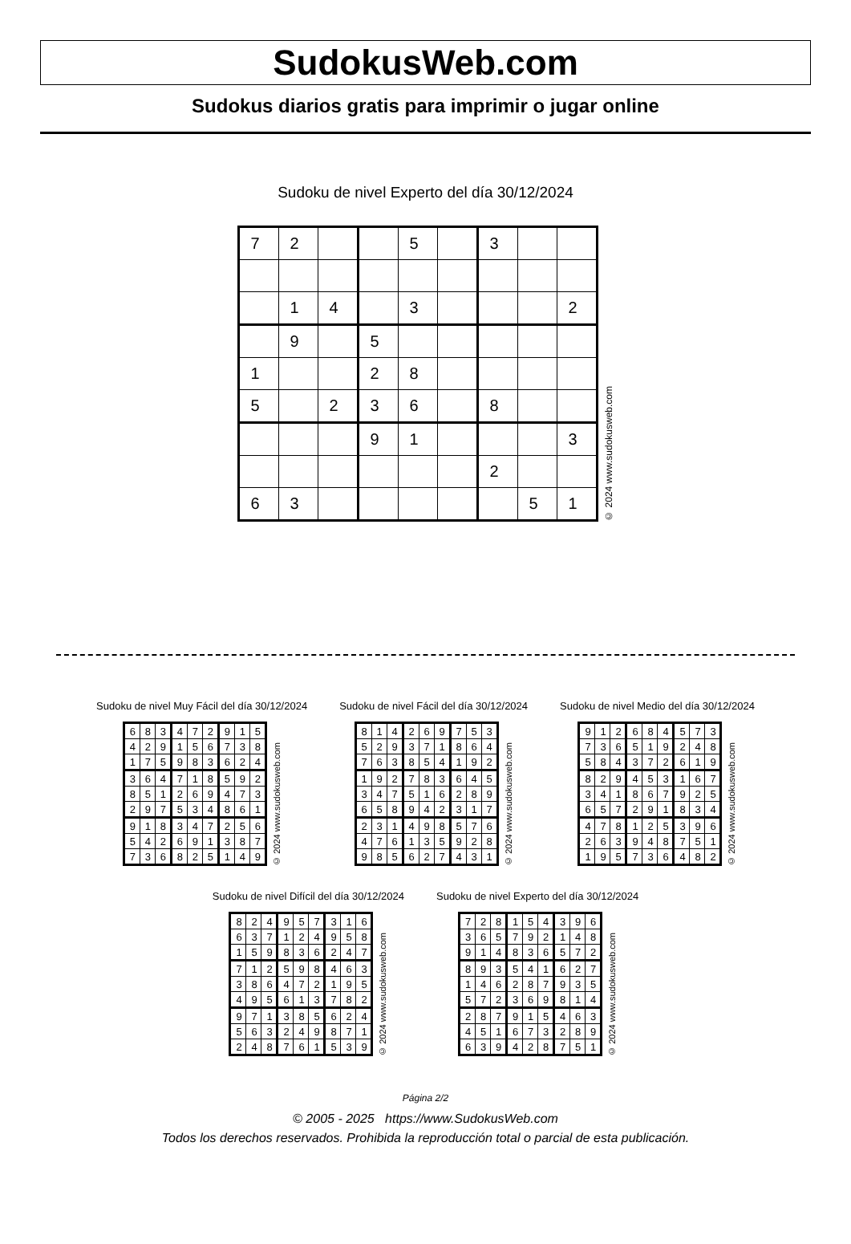SudokusWeb.com
Sudokus diarios gratis para imprimir o jugar online
Sudoku de nivel Experto del día 30/12/2024
| 7 | 2 | | | 5 | | 3 | | |
| | 1 | 4 | | 3 | | | | 2 |
| | 9 | | 5 | | | | | |
| 1 | | | 2 | 8 | | | | |
| 5 | | 2 | 3 | 6 | | 8 | | |
| | | | 9 | 1 | | | | 3 |
| | | | | | | 2 | | |
| 6 | 3 | | | | | | 5 | 1 |
© 2024 www.sudokusweb.com
Sudoku de nivel Muy Fácil del día 30/12/2024
| 6 | 8 | 3 | 4 | 7 | 2 | 9 | 1 | 5 |
| 4 | 2 | 9 | 1 | 5 | 6 | 7 | 3 | 8 |
| 1 | 7 | 5 | 9 | 8 | 3 | 6 | 2 | 4 |
| 3 | 6 | 4 | 7 | 1 | 8 | 5 | 9 | 2 |
| 8 | 5 | 1 | 2 | 6 | 9 | 4 | 7 | 3 |
| 2 | 9 | 7 | 5 | 3 | 4 | 8 | 6 | 1 |
| 9 | 1 | 8 | 3 | 4 | 7 | 2 | 5 | 6 |
| 5 | 4 | 2 | 6 | 9 | 1 | 3 | 8 | 7 |
| 7 | 3 | 6 | 8 | 2 | 5 | 1 | 4 | 9 |
© 2024 www.sudokusweb.com
Sudoku de nivel Fácil del día 30/12/2024
| 8 | 1 | 4 | 2 | 6 | 9 | 7 | 5 | 3 |
| 5 | 2 | 9 | 3 | 7 | 1 | 8 | 6 | 4 |
| 7 | 6 | 3 | 8 | 5 | 4 | 1 | 9 | 2 |
| 1 | 9 | 2 | 7 | 8 | 3 | 6 | 4 | 5 |
| 3 | 4 | 7 | 5 | 1 | 6 | 2 | 8 | 9 |
| 6 | 5 | 8 | 9 | 4 | 2 | 3 | 1 | 7 |
| 2 | 3 | 1 | 4 | 9 | 8 | 5 | 7 | 6 |
| 4 | 7 | 6 | 1 | 3 | 5 | 9 | 2 | 8 |
| 9 | 8 | 5 | 6 | 2 | 7 | 4 | 3 | 1 |
© 2024 www.sudokusweb.com
Sudoku de nivel Medio del día 30/12/2024
| 9 | 1 | 2 | 6 | 8 | 4 | 5 | 7 | 3 |
| 7 | 3 | 6 | 5 | 1 | 9 | 2 | 4 | 8 |
| 5 | 8 | 4 | 3 | 7 | 2 | 6 | 1 | 9 |
| 8 | 2 | 9 | 4 | 5 | 3 | 1 | 6 | 7 |
| 3 | 4 | 1 | 8 | 6 | 7 | 9 | 2 | 5 |
| 6 | 5 | 7 | 2 | 9 | 1 | 8 | 3 | 4 |
| 4 | 7 | 8 | 1 | 2 | 5 | 3 | 9 | 6 |
| 2 | 6 | 3 | 9 | 4 | 8 | 7 | 5 | 1 |
| 1 | 9 | 5 | 7 | 3 | 6 | 4 | 8 | 2 |
© 2024 www.sudokusweb.com
Sudoku de nivel Difícil del día 30/12/2024
| 8 | 2 | 4 | 9 | 5 | 7 | 3 | 1 | 6 |
| 6 | 3 | 7 | 1 | 2 | 4 | 9 | 5 | 8 |
| 1 | 5 | 9 | 8 | 3 | 6 | 2 | 4 | 7 |
| 7 | 1 | 2 | 5 | 9 | 8 | 4 | 6 | 3 |
| 3 | 8 | 6 | 4 | 7 | 2 | 1 | 9 | 5 |
| 4 | 9 | 5 | 6 | 1 | 3 | 7 | 8 | 2 |
| 9 | 7 | 1 | 3 | 8 | 5 | 6 | 2 | 4 |
| 5 | 6 | 3 | 2 | 4 | 9 | 8 | 7 | 1 |
| 2 | 4 | 8 | 7 | 6 | 1 | 5 | 3 | 9 |
© 2024 www.sudokusweb.com
Sudoku de nivel Experto del día 30/12/2024
| 7 | 2 | 8 | 1 | 5 | 4 | 3 | 9 | 6 |
| 3 | 6 | 5 | 7 | 9 | 2 | 1 | 4 | 8 |
| 9 | 1 | 4 | 8 | 3 | 6 | 5 | 7 | 2 |
| 8 | 9 | 3 | 5 | 4 | 1 | 6 | 2 | 7 |
| 1 | 4 | 6 | 2 | 8 | 7 | 9 | 3 | 5 |
| 5 | 7 | 2 | 3 | 6 | 9 | 8 | 1 | 4 |
| 2 | 8 | 7 | 9 | 1 | 5 | 4 | 6 | 3 |
| 4 | 5 | 1 | 6 | 7 | 3 | 2 | 8 | 9 |
| 6 | 3 | 9 | 4 | 2 | 8 | 7 | 5 | 1 |
© 2024 www.sudokusweb.com
Página 2/2
© 2005 - 2025 https://www.SudokusWeb.com
Todos los derechos reservados. Prohibida la reproducción total o parcial de esta publicación.